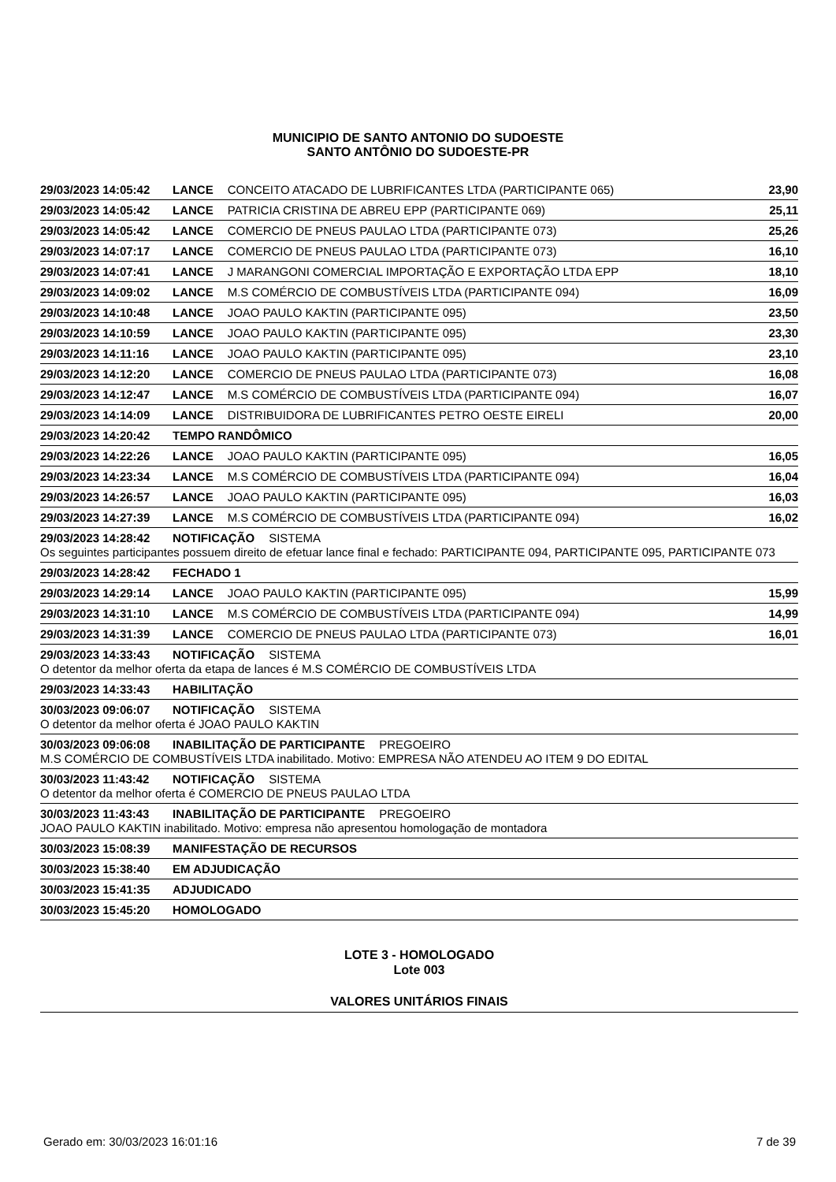MUNICIPIO DE SANTO ANTONIO DO SUDOESTE
SANTO ANTÔNIO DO SUDOESTE-PR
29/03/2023 14:05:42 LANCE CONCEITO ATACADO DE LUBRIFICANTES LTDA (PARTICIPANTE 065) 23,90
29/03/2023 14:05:42 LANCE PATRICIA CRISTINA DE ABREU EPP (PARTICIPANTE 069) 25,11
29/03/2023 14:05:42 LANCE COMERCIO DE PNEUS PAULAO LTDA (PARTICIPANTE 073) 25,26
29/03/2023 14:07:17 LANCE COMERCIO DE PNEUS PAULAO LTDA (PARTICIPANTE 073) 16,10
29/03/2023 14:07:41 LANCE J MARANGONI COMERCIAL IMPORTAÇÃO E EXPORTAÇÃO LTDA EPP 18,10
29/03/2023 14:09:02 LANCE M.S COMÉRCIO DE COMBUSTÍVEIS LTDA (PARTICIPANTE 094) 16,09
29/03/2023 14:10:48 LANCE JOAO PAULO KAKTIN (PARTICIPANTE 095) 23,50
29/03/2023 14:10:59 LANCE JOAO PAULO KAKTIN (PARTICIPANTE 095) 23,30
29/03/2023 14:11:16 LANCE JOAO PAULO KAKTIN (PARTICIPANTE 095) 23,10
29/03/2023 14:12:20 LANCE COMERCIO DE PNEUS PAULAO LTDA (PARTICIPANTE 073) 16,08
29/03/2023 14:12:47 LANCE M.S COMÉRCIO DE COMBUSTÍVEIS LTDA (PARTICIPANTE 094) 16,07
29/03/2023 14:14:09 LANCE DISTRIBUIDORA DE LUBRIFICANTES PETRO OESTE EIRELI 20,00
29/03/2023 14:20:42 TEMPO RANDÔMICO
29/03/2023 14:22:26 LANCE JOAO PAULO KAKTIN (PARTICIPANTE 095) 16,05
29/03/2023 14:23:34 LANCE M.S COMÉRCIO DE COMBUSTÍVEIS LTDA (PARTICIPANTE 094) 16,04
29/03/2023 14:26:57 LANCE JOAO PAULO KAKTIN (PARTICIPANTE 095) 16,03
29/03/2023 14:27:39 LANCE M.S COMÉRCIO DE COMBUSTÍVEIS LTDA (PARTICIPANTE 094) 16,02
29/03/2023 14:28:42 NOTIFICAÇÃO SISTEMA
Os seguintes participantes possuem direito de efetuar lance final e fechado: PARTICIPANTE 094, PARTICIPANTE 095, PARTICIPANTE 073
29/03/2023 14:28:42 FECHADO 1
29/03/2023 14:29:14 LANCE JOAO PAULO KAKTIN (PARTICIPANTE 095) 15,99
29/03/2023 14:31:10 LANCE M.S COMÉRCIO DE COMBUSTÍVEIS LTDA (PARTICIPANTE 094) 14,99
29/03/2023 14:31:39 LANCE COMERCIO DE PNEUS PAULAO LTDA (PARTICIPANTE 073) 16,01
29/03/2023 14:33:43 NOTIFICAÇÃO SISTEMA
O detentor da melhor oferta da etapa de lances é M.S COMÉRCIO DE COMBUSTÍVEIS LTDA
29/03/2023 14:33:43 HABILITAÇÃO
30/03/2023 09:06:07 NOTIFICAÇÃO SISTEMA
O detentor da melhor oferta é JOAO PAULO KAKTIN
30/03/2023 09:06:08 INABILITAÇÃO DE PARTICIPANTE PREGOEIRO
M.S COMÉRCIO DE COMBUSTÍVEIS LTDA inabilitado. Motivo: EMPRESA NÃO ATENDEU AO ITEM 9 DO EDITAL
30/03/2023 11:43:42 NOTIFICAÇÃO SISTEMA
O detentor da melhor oferta é COMERCIO DE PNEUS PAULAO LTDA
30/03/2023 11:43:43 INABILITAÇÃO DE PARTICIPANTE PREGOEIRO
JOAO PAULO KAKTIN inabilitado. Motivo: empresa não apresentou homologação de montadora
30/03/2023 15:08:39 MANIFESTAÇÃO DE RECURSOS
30/03/2023 15:38:40 EM ADJUDICAÇÃO
30/03/2023 15:41:35 ADJUDICADO
30/03/2023 15:45:20 HOMOLOGADO
LOTE 3 - HOMOLOGADO
Lote 003
VALORES UNITÁRIOS FINAIS
Gerado em: 30/03/2023 16:01:16 7 de 39